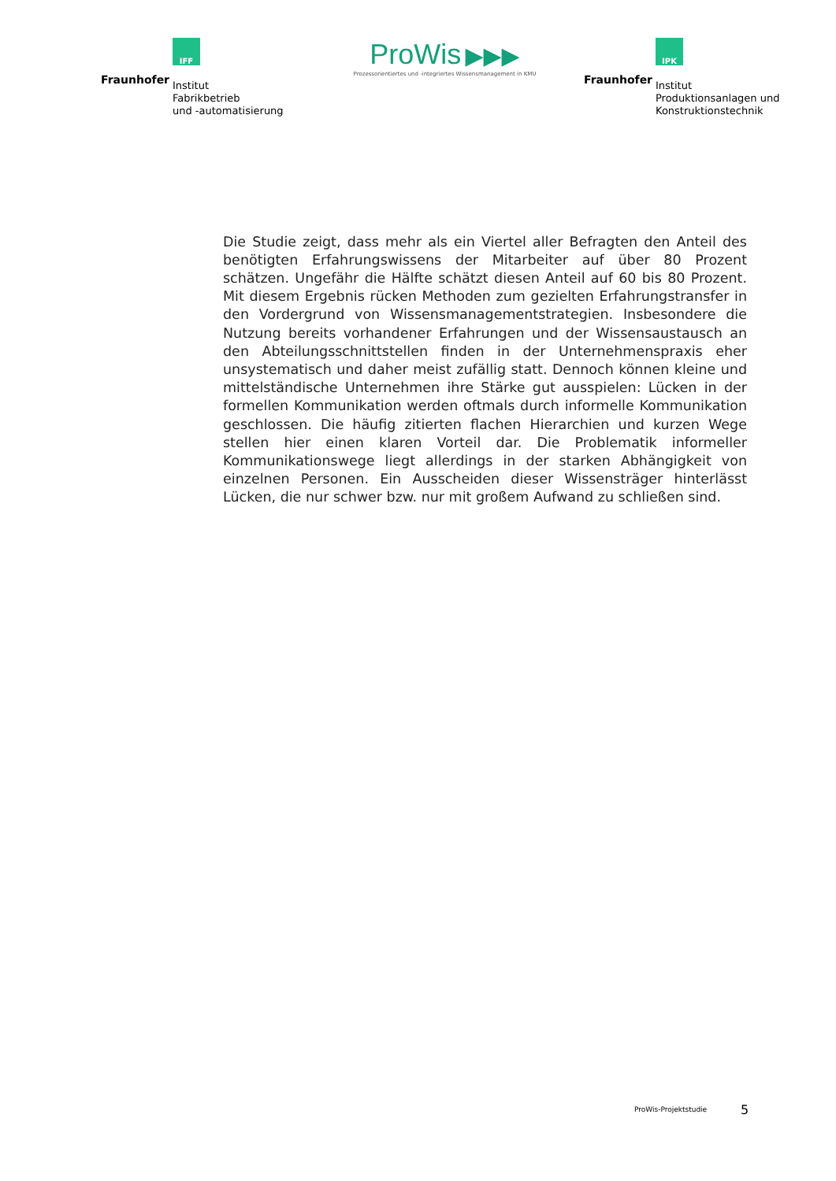IFF
Fraunhofer
Institut
Fabrikbetrieb
und -automatisierung
ProWis ▶▶▶
Prozessorientiertes und -integriertes Wissensmanagement in KMU
IPK
Fraunhofer
Institut
Produktionsanlagen und
Konstruktionstechnik
Die Studie zeigt, dass mehr als ein Viertel aller Befragten den Anteil des benötigten Erfahrungswissens der Mitarbeiter auf über 80 Prozent schätzen. Ungefähr die Hälfte schätzt diesen Anteil auf 60 bis 80 Prozent. Mit diesem Ergebnis rücken Methoden zum gezielten Erfahrungstransfer in den Vordergrund von Wissensmanagementstrategien. Insbesondere die Nutzung bereits vorhandener Erfahrungen und der Wissensaustausch an den Abteilungsschnittstellen finden in der Unternehmenspraxis eher unsystematisch und daher meist zufällig statt. Dennoch können kleine und mittelständische Unternehmen ihre Stärke gut ausspielen: Lücken in der formellen Kommunikation werden oftmals durch informelle Kommunikation geschlossen. Die häufig zitierten flachen Hierarchien und kurzen Wege stellen hier einen klaren Vorteil dar. Die Problematik informeller Kommunikationswege liegt allerdings in der starken Abhängigkeit von einzelnen Personen. Ein Ausscheiden dieser Wissensträger hinterlässt Lücken, die nur schwer bzw. nur mit großem Aufwand zu schließen sind.
ProWis-Projektstudie 5